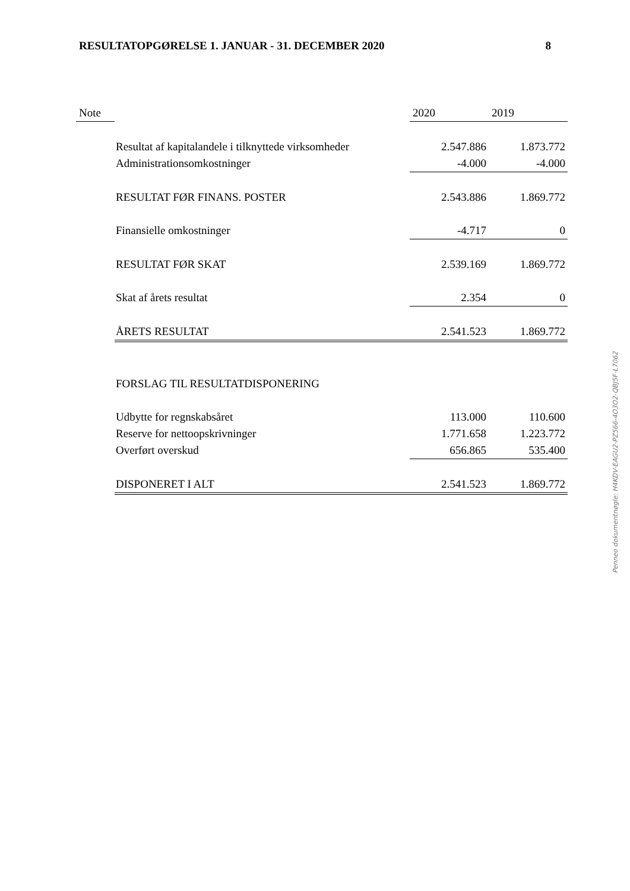RESULTATOPGØRELSE 1. JANUAR - 31. DECEMBER 2020 8
| Note | | 2020 | 2019 |
| --- | --- | --- | --- |
| | Resultat af kapitalandele i tilknyttede virksomheder | 2.547.886 | 1.873.772 |
| | Administrationsomkostninger | -4.000 | -4.000 |
| | RESULTAT FØR FINANS. POSTER | 2.543.886 | 1.869.772 |
| | Finansielle omkostninger | -4.717 | 0 |
| | RESULTAT FØR SKAT | 2.539.169 | 1.869.772 |
| | Skat af årets resultat | 2.354 | 0 |
| | ÅRETS RESULTAT | 2.541.523 | 1.869.772 |
| | FORSLAG TIL RESULTATDISPONERING | | |
| | Udbytte for regnskabsåret | 113.000 | 110.600 |
| | Reserve for nettoopskrivninger | 1.771.658 | 1.223.772 |
| | Overført overskud | 656.865 | 535.400 |
| | DISPONERET I ALT | 2.541.523 | 1.869.772 |
Penneo dokumentnøgle: H4KDV-EAGU2-PZ566-4O3O2-QBJ5F-L7062